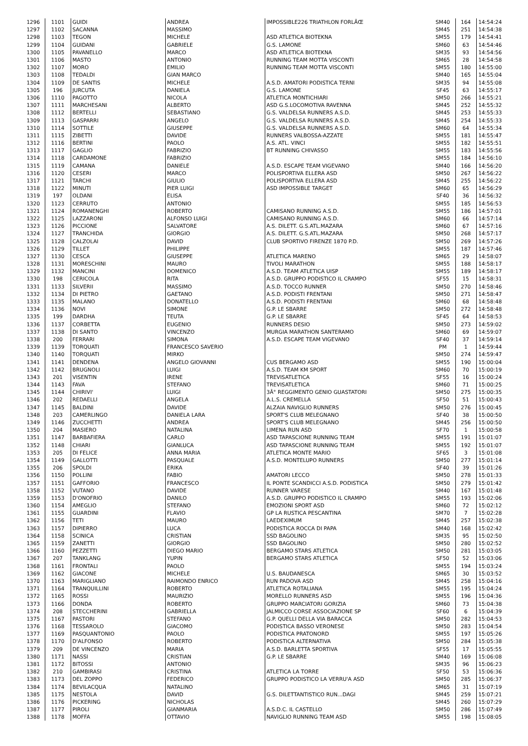| 1296 | 1101 | GUIDI | ANDREA | IMPOSSIBLE226 TRIATHLON FORLÃŒ | SM40 | 164 | 14:54:24 |
| 1297 | 1102 | SACANNA | MASSIMO | | SM45 | 251 | 14:54:38 |
| 1298 | 1103 | TEGON | MICHELE | ASD ATLETICA BIOTEKNA | SM55 | 179 | 14:54:41 |
| 1299 | 1104 | GUIDANI | GABRIELE | G.S. LAMONE | SM60 | 63 | 14:54:46 |
| 1300 | 1105 | PAVANELLO | MARCO | ASD ATLETICA BIOTEKNA | SM35 | 93 | 14:54:56 |
| 1301 | 1106 | MASTO | ANTONIO | RUNNING TEAM MOTTA VISCONTI | SM65 | 28 | 14:54:58 |
| 1302 | 1107 | MORO | EMILIO | RUNNING TEAM MOTTA VISCONTI | SM55 | 180 | 14:55:00 |
| 1303 | 1108 | TEDALDI | GIAN MARCO | | SM40 | 165 | 14:55:04 |
| 1304 | 1109 | DE SANTIS | MICHELE | A.S.D. AMATORI PODISTICA TERNI | SM35 | 94 | 14:55:08 |
| 1305 | 196 | JURCUTA | DANIELA | G.S. LAMONE | SF45 | 63 | 14:55:17 |
| 1306 | 1110 | PAGOTTO | NICOLA | ATLETICA MONTICHIARI | SM50 | 266 | 14:55:21 |
| 1307 | 1111 | MARCHESANI | ALBERTO | ASD G.S.LOCOMOTIVA RAVENNA | SM45 | 252 | 14:55:32 |
| 1308 | 1112 | BERTELLI | SEBASTIANO | G.S. VALDELSA RUNNERS A.S.D. | SM45 | 253 | 14:55:33 |
| 1309 | 1113 | GASPARRI | ANGELO | G.S. VALDELSA RUNNERS A.S.D. | SM45 | 254 | 14:55:33 |
| 1310 | 1114 | SOTTILE | GIUSEPPE | G.S. VALDELSA RUNNERS A.S.D. | SM60 | 64 | 14:55:34 |
| 1311 | 1115 | ZIBETTI | DAVIDE | RUNNERS VALBOSSA-AZZATE | SM55 | 181 | 14:55:47 |
| 1312 | 1116 | BERTINI | PAOLO | A.S. ATL. VINCI | SM55 | 182 | 14:55:51 |
| 1313 | 1117 | GAGLIO | FABRIZIO | BT RUNNING CHIVASSO | SM55 | 183 | 14:55:56 |
| 1314 | 1118 | CARDAMONE | FABRIZIO | | SM55 | 184 | 14:56:10 |
| 1315 | 1119 | CAMANA | DANIELE | A.S.D. ESCAPE TEAM VIGEVANO | SM40 | 166 | 14:56:20 |
| 1316 | 1120 | CESERI | MARCO | POLISPORTIVA ELLERA ASD | SM50 | 267 | 14:56:22 |
| 1317 | 1121 | TARCHI | GIULIO | POLISPORTIVA ELLERA ASD | SM45 | 255 | 14:56:22 |
| 1318 | 1122 | MINUTI | PIER LUIGI | ASD IMPOSSIBLE TARGET | SM60 | 65 | 14:56:29 |
| 1319 | 197 | OLDANI | ELISA | | SF40 | 36 | 14:56:32 |
| 1320 | 1123 | CERRUTO | ANTONIO | | SM55 | 185 | 14:56:53 |
| 1321 | 1124 | ROMANENGHI | ROBERTO | CAMISANO RUNNING A.S.D. | SM55 | 186 | 14:57:01 |
| 1322 | 1125 | LAZZARONI | ALFONSO LUIGI | CAMISANO RUNNING A.S.D. | SM60 | 66 | 14:57:14 |
| 1323 | 1126 | PICCIONE | SALVATORE | A.S. DILETT. G.S.ATL.MAZARA | SM60 | 67 | 14:57:16 |
| 1324 | 1127 | TRANCHIDA | GIORGIO | A.S. DILETT. G.S.ATL.MAZARA | SM50 | 268 | 14:57:17 |
| 1325 | 1128 | CALZOLAI | DAVID | CLUB SPORTIVO FIRENZE 1870 P.D. | SM50 | 269 | 14:57:26 |
| 1326 | 1129 | TILLET | PHILIPPE | | SM55 | 187 | 14:57:46 |
| 1327 | 1130 | CESCA | GIUSEPPE | ATLETICA MARENO | SM65 | 29 | 14:58:07 |
| 1328 | 1131 | MORESCHINI | MAURO | TIVOLI MARATHON | SM55 | 188 | 14:58:17 |
| 1329 | 1132 | MANCINI | DOMENICO | A.S.D. TEAM ATLETICA UISP | SM55 | 189 | 14:58:17 |
| 1330 | 198 | CERICOLA | RITA | A.S.D. GRUPPO PODISTICO IL CRAMPO | SF55 | 15 | 14:58:31 |
| 1331 | 1133 | SILVERII | MASSIMO | A.S.D. TOCCO RUNNER | SM50 | 270 | 14:58:46 |
| 1332 | 1134 | DI PIETRO | GAETANO | A.S.D. PODISTI FRENTANI | SM50 | 271 | 14:58:47 |
| 1333 | 1135 | MALANO | DONATELLO | A.S.D. PODISTI FRENTANI | SM60 | 68 | 14:58:48 |
| 1334 | 1136 | NOVI | SIMONE | G.P. LE SBARRE | SM50 | 272 | 14:58:48 |
| 1335 | 199 | DARDHA | TEUTA | G.P. LE SBARRE | SF45 | 64 | 14:58:53 |
| 1336 | 1137 | CORBETTA | EUGENIO | RUNNERS DESIO | SM50 | 273 | 14:59:02 |
| 1337 | 1138 | DI SANTO | VINCENZO | MURGIA MARATHON SANTERAMO | SM60 | 69 | 14:59:07 |
| 1338 | 200 | FERRARI | SIMONA | A.S.D. ESCAPE TEAM VIGEVANO | SF40 | 37 | 14:59:14 |
| 1339 | 1139 | TORQUATI | FRANCESCO SAVERIO | | PM | 1 | 14:59:44 |
| 1340 | 1140 | TORQUATI | MIRKO | | SM50 | 274 | 14:59:47 |
| 1341 | 1141 | DENDENA | ANGELO GIOVANNI | CUS BERGAMO ASD | SM55 | 190 | 15:00:04 |
| 1342 | 1142 | BRUGNOLI | LUIGI | A.S.D. TEAM KM SPORT | SM60 | 70 | 15:00:19 |
| 1343 | 201 | VISENTIN | IRENE | TREVISATLETICA | SF55 | 16 | 15:00:24 |
| 1344 | 1143 | FAVA | STEFANO | TREVISATLETICA | SM60 | 71 | 15:00:25 |
| 1345 | 1144 | CHIRIVI' | LUIGI | 3Â° REGGIMENTO GENIO GUASTATORI | SM50 | 275 | 15:00:35 |
| 1346 | 202 | REDAELLI | ANGELA | A.L.S. CREMELLA | SF50 | 51 | 15:00:43 |
| 1347 | 1145 | BALDINI | DAVIDE | ALZAIA NAVIGLIO RUNNERS | SM50 | 276 | 15:00:45 |
| 1348 | 203 | CAMERLINGO | DANIELA LARA | SPORT'S CLUB MELEGNANO | SF40 | 38 | 15:00:50 |
| 1349 | 1146 | ZUCCHETTI | ANDREA | SPORT'S CLUB MELEGNANO | SM45 | 256 | 15:00:50 |
| 1350 | 204 | MASIERO | NATALINA | LIMENA RUN ASD | SF70 | 1 | 15:00:58 |
| 1351 | 1147 | BARBAFIERA | CARLO | ASD TAPASCIONE RUNNING TEAM | SM55 | 191 | 15:01:07 |
| 1352 | 1148 | CHIARI | GIANLUCA | ASD TAPASCIONE RUNNING TEAM | SM55 | 192 | 15:01:07 |
| 1353 | 205 | DI FELICE | ANNA MARIA | ATLETICA MONTE MARIO | SF65 | 3 | 15:01:08 |
| 1354 | 1149 | GALLOTTI | PASQUALE | A.S.D. MONTELUPO RUNNERS | SM50 | 277 | 15:01:14 |
| 1355 | 206 | SPOLDI | ERIKA | | SF40 | 39 | 15:01:26 |
| 1356 | 1150 | POLLINI | FABIO | AMATORI LECCO | SM50 | 278 | 15:01:33 |
| 1357 | 1151 | GAFFORIO | FRANCESCO | IL PONTE SCANDICCI A.S.D. PODISTICA | SM50 | 279 | 15:01:42 |
| 1358 | 1152 | VUTANO | DAVIDE | RUNNER VARESE | SM40 | 167 | 15:01:48 |
| 1359 | 1153 | D'ONOFRIO | DANILO | A.S.D. GRUPPO PODISTICO IL CRAMPO | SM55 | 193 | 15:02:06 |
| 1360 | 1154 | AMEGLIO | STEFANO | EMOZIONI SPORT ASD | SM60 | 72 | 15:02:12 |
| 1361 | 1155 | GUARDINI | FLAVIO | GP LA RUSTICA PESCANTINA | SM70 | 7 | 15:02:28 |
| 1362 | 1156 | TETI | MAURO | LAEDEXIMUM | SM45 | 257 | 15:02:38 |
| 1363 | 1157 | DIPIERRO | LUCA | PODISTICA ROCCA DI PAPA | SM40 | 168 | 15:02:42 |
| 1364 | 1158 | SCINICA | CRISTIAN | SSD BAGOLINO | SM35 | 95 | 15:02:50 |
| 1365 | 1159 | ZANETTI | GIORGIO | SSD BAGOLINO | SM50 | 280 | 15:02:52 |
| 1366 | 1160 | PEZZETTI | DIEGO MARIO | BERGAMO STARS ATLETICA | SM50 | 281 | 15:03:05 |
| 1367 | 207 | TANKLANG | YUPIN | BERGAMO STARS ATLETICA | SF50 | 52 | 15:03:06 |
| 1368 | 1161 | FRONTALI | PAOLO | | SM55 | 194 | 15:03:24 |
| 1369 | 1162 | GIACONE | MICHELE | U.S. BAUDANESCA | SM65 | 30 | 15:03:52 |
| 1370 | 1163 | MARIGLIANO | RAIMONDO ENRICO | RUN PADOVA ASD | SM45 | 258 | 15:04:16 |
| 1371 | 1164 | TRANQUILLINI | ROBERTO | ATLETICA ROTALIANA | SM55 | 195 | 15:04:24 |
| 1372 | 1165 | ROSSI | MAURIZIO | MORELLO RUNNERS ASD | SM55 | 196 | 15:04:36 |
| 1373 | 1166 | DONDA | ROBERTO | GRUPPO MARCIATORI GORIZIA | SM60 | 73 | 15:04:38 |
| 1374 | 208 | STECCHERINI | GABRIELLA | JALMICCO CORSE ASSOCIAZIONE SP | SF60 | 6 | 15:04:39 |
| 1375 | 1167 | PASTORI | STEFANO | G.P. QUELLI DELLA VIA BARACCA | SM50 | 282 | 15:04:53 |
| 1376 | 1168 | TESSAROLO | GIACOMO | PODISTICA BASSO VERONESE | SM50 | 283 | 15:04:54 |
| 1377 | 1169 | PASQUANTONIO | PAOLO | PODISTICA PRATONORD | SM55 | 197 | 15:05:26 |
| 1378 | 1170 | D'ALFONSO | ROBERTO | PODISTICA ALTERNATIVA | SM50 | 284 | 15:05:38 |
| 1379 | 209 | DE VINCENZO | MARIA | A.S.D. BARLETTA SPORTIVA | SF55 | 17 | 15:05:55 |
| 1380 | 1171 | NASSI | CRISTIAN | G.P. LE SBARRE | SM40 | 169 | 15:06:08 |
| 1381 | 1172 | BITOSSI | ANTONIO | | SM35 | 96 | 15:06:23 |
| 1382 | 210 | GAMBIRASI | CRISTINA | ATLETICA LA TORRE | SF50 | 53 | 15:06:36 |
| 1383 | 1173 | DEL ZOPPO | FEDERICO | GRUPPO PODISTICO LA VERRU'A ASD | SM50 | 285 | 15:06:37 |
| 1384 | 1174 | BEVILACQUA | NATALINO | | SM65 | 31 | 15:07:19 |
| 1385 | 1175 | NESTOLA | DAVID | G.S. DILETTANTISTICO RUN...DAGI | SM45 | 259 | 15:07:21 |
| 1386 | 1176 | PICKERING | NICHOLAS | | SM45 | 260 | 15:07:29 |
| 1387 | 1177 | PIROLI | GIANMARIA | A.S.D.C. IL CASTELLO | SM50 | 286 | 15:07:49 |
| 1388 | 1178 | MOFFA | OTTAVIO | NAVIGLIO RUNNING TEAM ASD | SM55 | 198 | 15:08:05 |